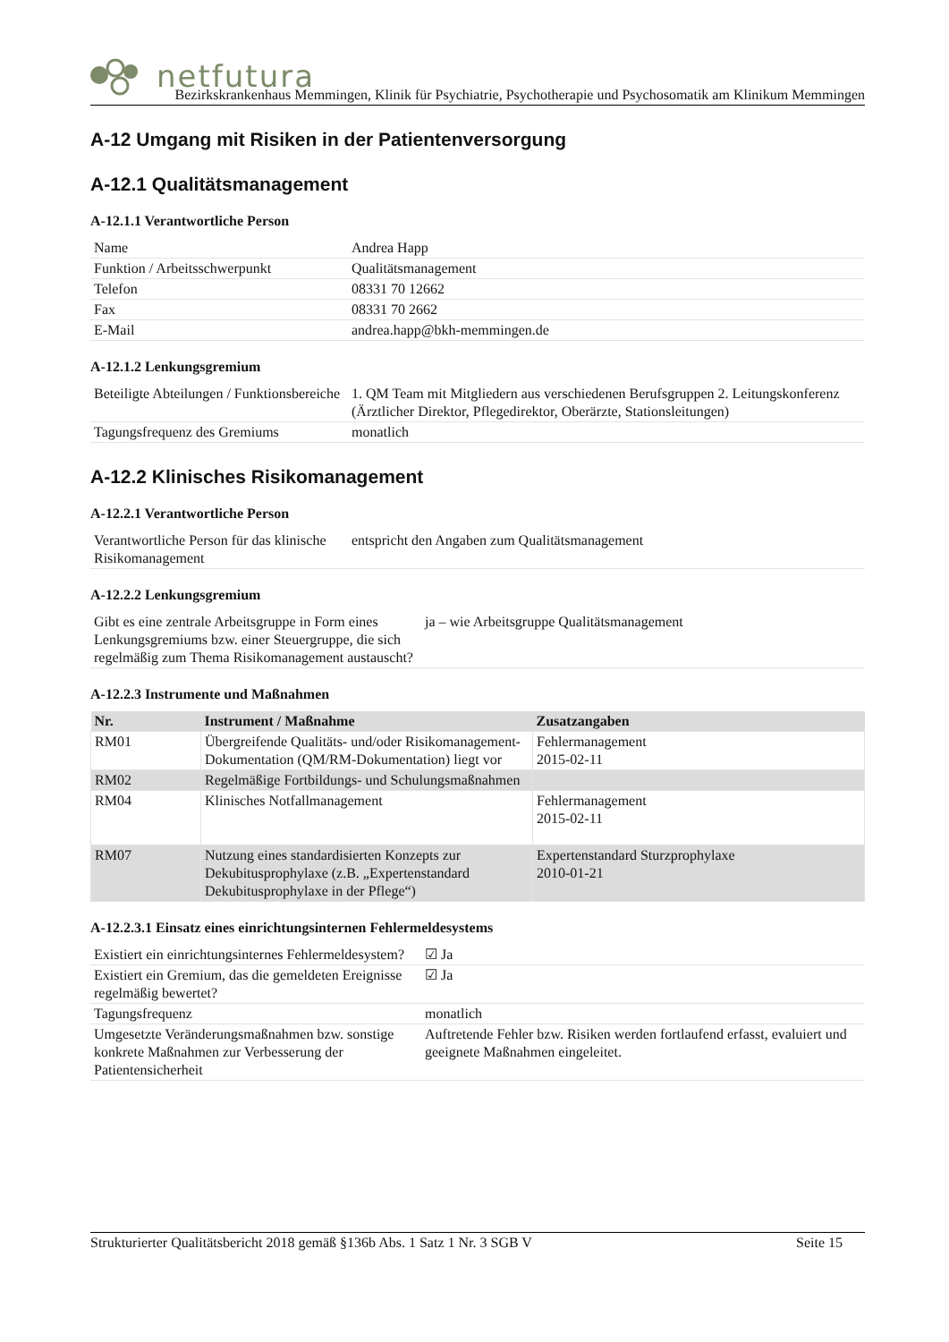netfutura
Bezirkskrankenhaus Memmingen, Klinik für Psychiatrie, Psychotherapie und Psychosomatik am Klinikum Memmingen
A-12 Umgang mit Risiken in der Patientenversorgung
A-12.1 Qualitätsmanagement
A-12.1.1 Verantwortliche Person
| Name | Andrea Happ |
| Funktion / Arbeitsschwerpunkt | Qualitätsmanagement |
| Telefon | 08331 70 12662 |
| Fax | 08331 70 2662 |
| E-Mail | andrea.happ@bkh-memmingen.de |
A-12.1.2 Lenkungsgremium
| Beteiligte Abteilungen / Funktionsbereiche | 1. QM Team mit Mitgliedern aus verschiedenen Berufsgruppen 2. Leitungskonferenz (Ärztlicher Direktor, Pflegedirektor, Oberärzte, Stationsleitungen) |
| Tagungsfrequenz des Gremiums | monatlich |
A-12.2 Klinisches Risikomanagement
A-12.2.1 Verantwortliche Person
| Verantwortliche Person für das klinische Risikomanagement | entspricht den Angaben zum Qualitätsmanagement |
A-12.2.2 Lenkungsgremium
| Gibt es eine zentrale Arbeitsgruppe in Form eines Lenkungsgremiums bzw. einer Steuergruppe, die sich regelmäßig zum Thema Risikomanagement austauscht? | ja – wie Arbeitsgruppe Qualitätsmanagement |
A-12.2.3 Instrumente und Maßnahmen
| Nr. | Instrument / Maßnahme | Zusatzangaben |
| --- | --- | --- |
| RM01 | Übergreifende Qualitäts- und/oder Risikomanagement-Dokumentation (QM/RM-Dokumentation) liegt vor | Fehlermanagement 2015-02-11 |
| RM02 | Regelmäßige Fortbildungs- und Schulungsmaßnahmen | |
| RM04 | Klinisches Notfallmanagement | Fehlermanagement 2015-02-11 |
| RM07 | Nutzung eines standardisierten Konzepts zur Dekubitusprophylaxe (z.B. „Expertenstandard Dekubitusprophylaxe in der Pflege“) | Expertenstandard Sturzprophylaxe 2010-01-21 |
A-12.2.3.1 Einsatz eines einrichtungsinternen Fehlermeldesystems
| Existiert ein einrichtungsinternes Fehlermeldesystem? | ☑ Ja |
| Existiert ein Gremium, das die gemeldeten Ereignisse regelmäßig bewertet? | ☑ Ja |
| Tagungsfrequenz | monatlich |
| Umgesetzte Veränderungsmaßnahmen bzw. sonstige konkrete Maßnahmen zur Verbesserung der Patientensicherheit | Auftretende Fehler bzw. Risiken werden fortlaufend erfasst, evaluiert und geeignete Maßnahmen eingeleitet. |
Strukturierter Qualitätsbericht 2018 gemäß §136b Abs. 1 Satz 1 Nr. 3 SGB V Seite 15